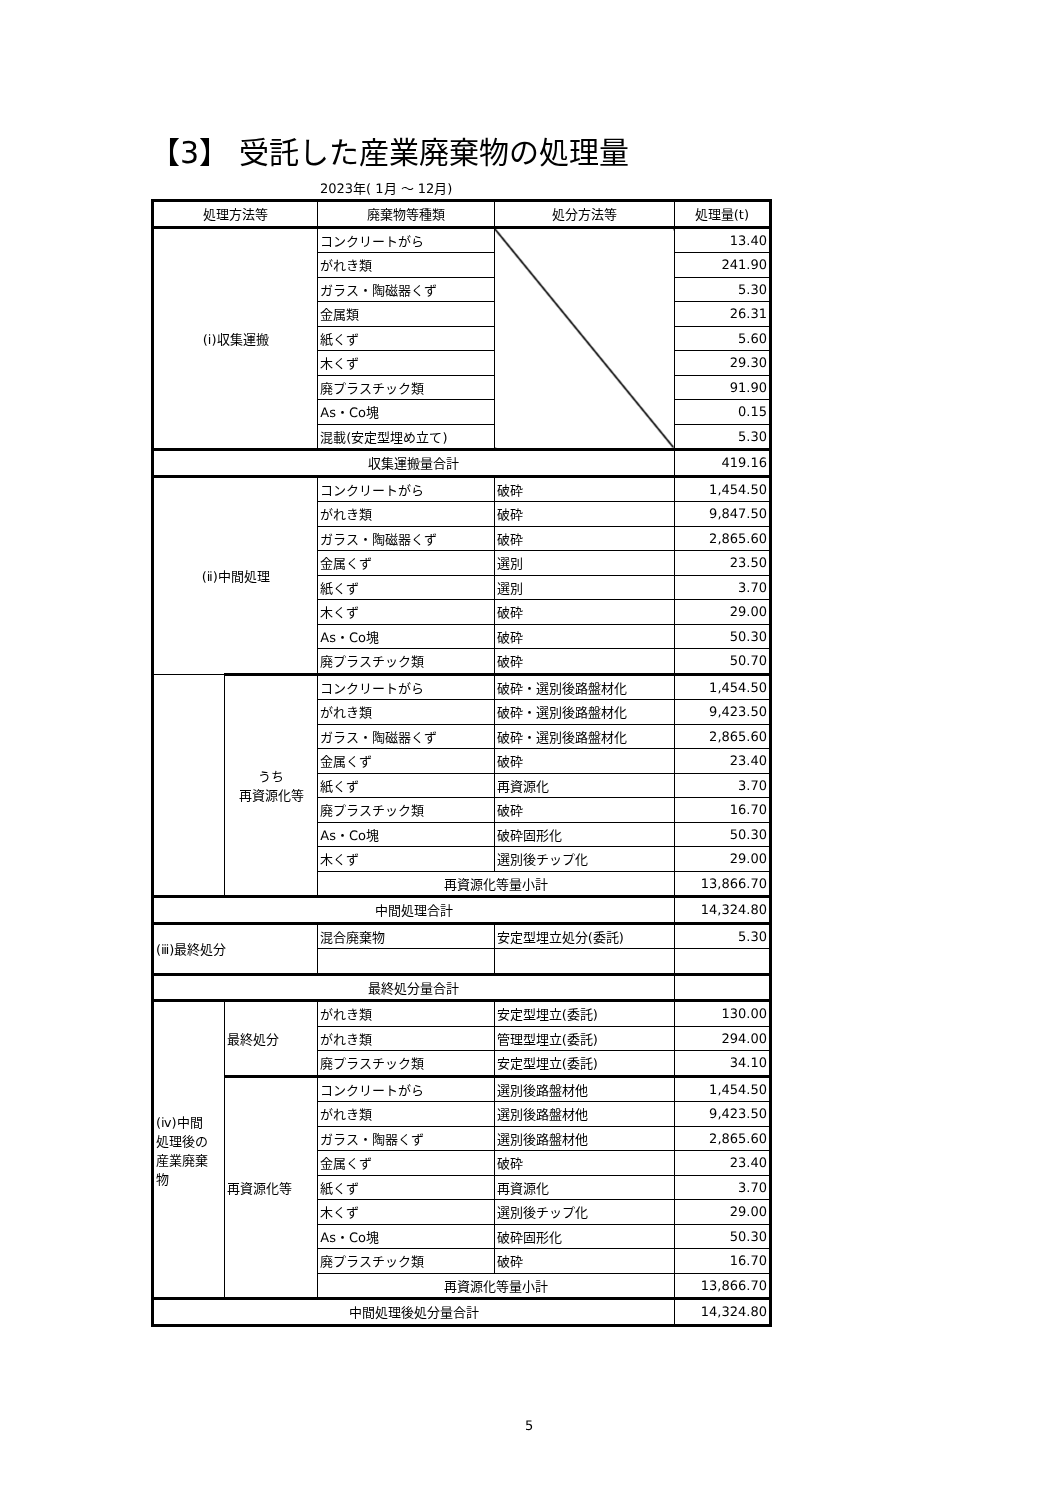【3】 受託した産業廃棄物の処理量
2023年( 1月 ～ 12月)
| 処理方法等 | | 廃棄物等種類 | 処分方法等 | 処理量(t) |
| --- | --- | --- | --- | --- |
| (ⅰ)収集運搬 | | コンクリートがら | | 13.40 |
| | | がれき類 | | 241.90 |
| | | ガラス・陶磁器くず | | 5.30 |
| | | 金属類 | | 26.31 |
| | | 紙くず | | 5.60 |
| | | 木くず | | 29.30 |
| | | 廃プラスチック類 | | 91.90 |
| | | As・Co塊 | | 0.15 |
| | | 混載(安定型埋め立て) | | 5.30 |
| 収集運搬量合計 | | | | 419.16 |
| (ⅱ)中間処理 | | コンクリートがら | 破砕 | 1,454.50 |
| | | がれき類 | 破砕 | 9,847.50 |
| | | ガラス・陶磁器くず | 破砕 | 2,865.60 |
| | | 金属くず | 選別 | 23.50 |
| | | 紙くず | 選別 | 3.70 |
| | | 木くず | 破砕 | 29.00 |
| | | As・Co塊 | 破砕 | 50.30 |
| | | 廃プラスチック類 | 破砕 | 50.70 |
| | うち 再資源化等 | コンクリートがら | 破砕・選別後路盤材化 | 1,454.50 |
| | | がれき類 | 破砕・選別後路盤材化 | 9,423.50 |
| | | ガラス・陶磁器くず | 破砕・選別後路盤材化 | 2,865.60 |
| | | 金属くず | 破砕 | 23.40 |
| | | 紙くず | 再資源化 | 3.70 |
| | | 廃プラスチック類 | 破砕 | 16.70 |
| | | As・Co塊 | 破砕固形化 | 50.30 |
| | | 木くず | 選別後チップ化 | 29.00 |
| | | 再資源化等量小計 | | 13,866.70 |
| 中間処理合計 | | | | 14,324.80 |
| (ⅲ)最終処分 | | 混合廃棄物 | 安定型埋立処分(委託) | 5.30 |
| 最終処分量合計 | | | | |
| (ⅳ)中間 処理後の 産業廃棄 物 | 最終処分 | がれき類 | 安定型埋立(委託) | 130.00 |
| | | がれき類 | 管理型埋立(委託) | 294.00 |
| | | 廃プラスチック類 | 安定型埋立(委託) | 34.10 |
| | 再資源化等 | コンクリートがら | 選別後路盤材他 | 1,454.50 |
| | | がれき類 | 選別後路盤材他 | 9,423.50 |
| | | ガラス・陶器くず | 選別後路盤材他 | 2,865.60 |
| | | 金属くず | 破砕 | 23.40 |
| | | 紙くず | 再資源化 | 3.70 |
| | | 木くず | 選別後チップ化 | 29.00 |
| | | As・Co塊 | 破砕固形化 | 50.30 |
| | | 廃プラスチック類 | 破砕 | 16.70 |
| | | 再資源化等量小計 | | 13,866.70 |
| 中間処理後処分量合計 | | | | 14,324.80 |
5